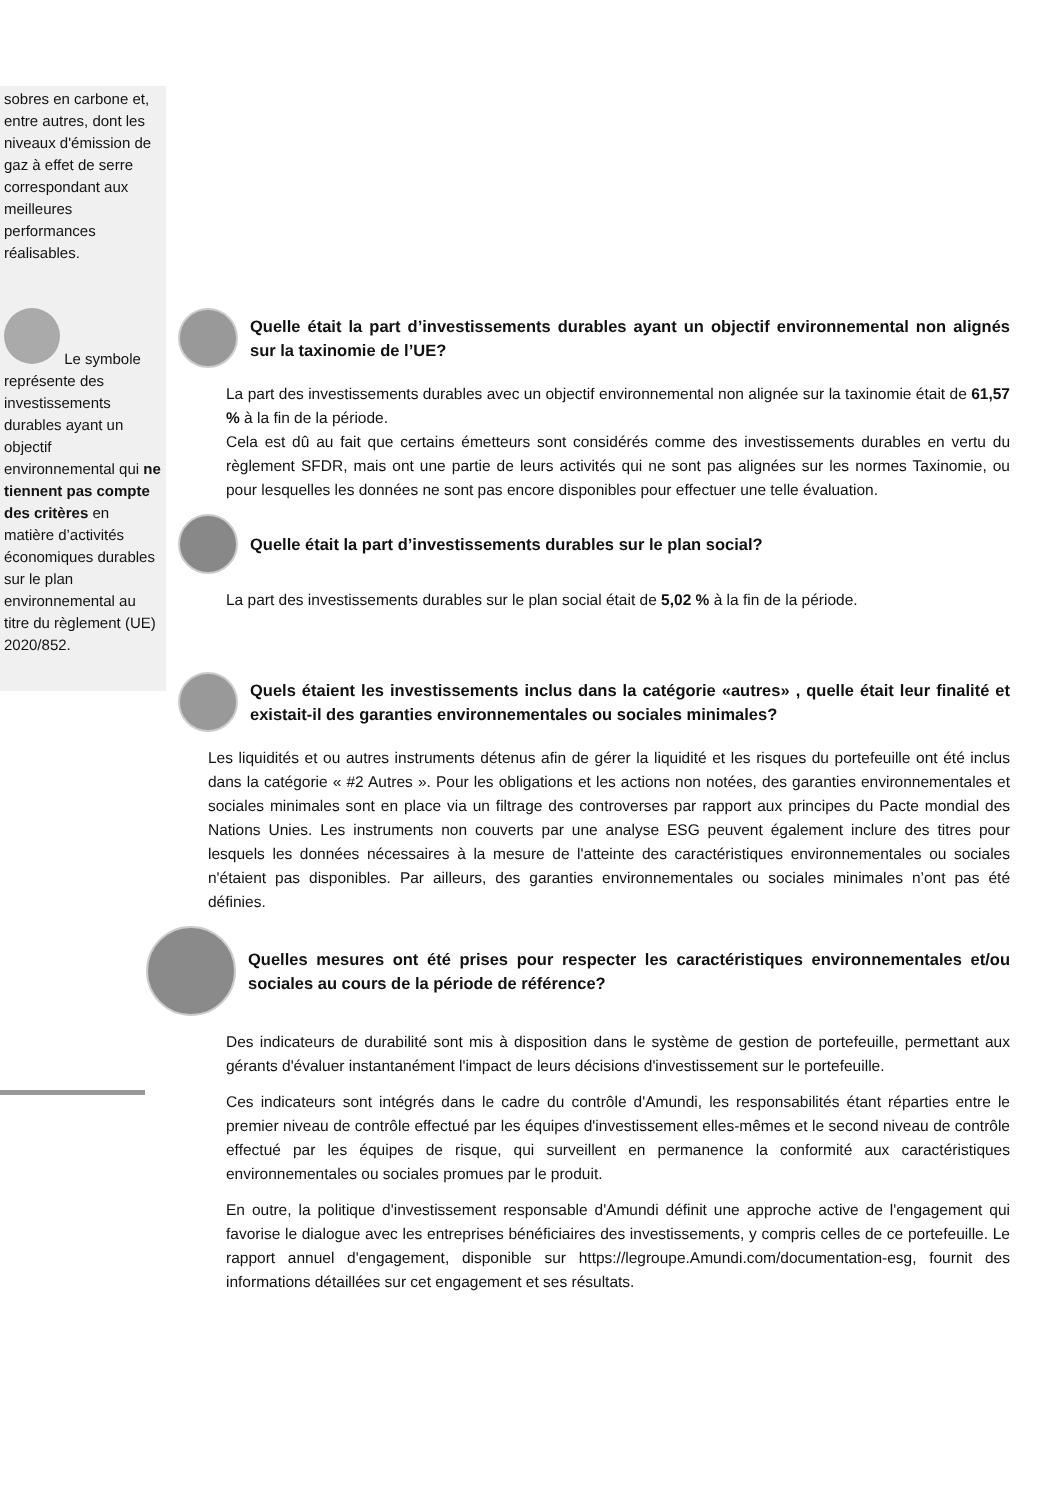sobres en carbone et, entre autres, dont les niveaux d'émission de gaz à effet de serre correspondant aux meilleures performances réalisables.
Le symbole représente des investissements durables ayant un objectif environnemental qui ne tiennent pas compte des critères en matière d’activités économiques durables sur le plan environnemental au titre du règlement (UE) 2020/852.
Quelle était la part d’investissements durables ayant un objectif environnemental non alignés sur la taxinomie de l’UE?
La part des investissements durables avec un objectif environnemental non alignée sur la taxinomie était de 61,57 % à la fin de la période.
Cela est dû au fait que certains émetteurs sont considérés comme des investissements durables en vertu du règlement SFDR, mais ont une partie de leurs activités qui ne sont pas alignées sur les normes Taxinomie, ou pour lesquelles les données ne sont pas encore disponibles pour effectuer une telle évaluation.
Quelle était la part d’investissements durables sur le plan social?
La part des investissements durables sur le plan social était de 5,02 % à la fin de la période.
Quels étaient les investissements inclus dans la catégorie «autres» , quelle était leur finalité et existait-il des garanties environnementales ou sociales minimales?
Les liquidités et ou autres instruments détenus afin de gérer la liquidité et les risques du portefeuille ont été inclus dans la catégorie « #2 Autres ». Pour les obligations et les actions non notées, des garanties environnementales et sociales minimales sont en place via un filtrage des controverses par rapport aux principes du Pacte mondial des Nations Unies. Les instruments non couverts par une analyse ESG peuvent également inclure des titres pour lesquels les données nécessaires à la mesure de l'atteinte des caractéristiques environnementales ou sociales n'étaient pas disponibles. Par ailleurs, des garanties environnementales ou sociales minimales n’ont pas été définies.
Quelles mesures ont été prises pour respecter les caractéristiques environnementales et/ou sociales au cours de la période de référence?
Des indicateurs de durabilité sont mis à disposition dans le système de gestion de portefeuille, permettant aux gérants d'évaluer instantanément l'impact de leurs décisions d'investissement sur le portefeuille.
Ces indicateurs sont intégrés dans le cadre du contrôle d'Amundi, les responsabilités étant réparties entre le premier niveau de contrôle effectué par les équipes d'investissement elles-mêmes et le second niveau de contrôle effectué par les équipes de risque, qui surveillent en permanence la conformité aux caractéristiques environnementales ou sociales promues par le produit.
En outre, la politique d'investissement responsable d'Amundi définit une approche active de l'engagement qui favorise le dialogue avec les entreprises bénéficiaires des investissements, y compris celles de ce portefeuille. Le rapport annuel d'engagement, disponible sur https://legroupe.Amundi.com/documentation-esg, fournit des informations détaillées sur cet engagement et ses résultats.